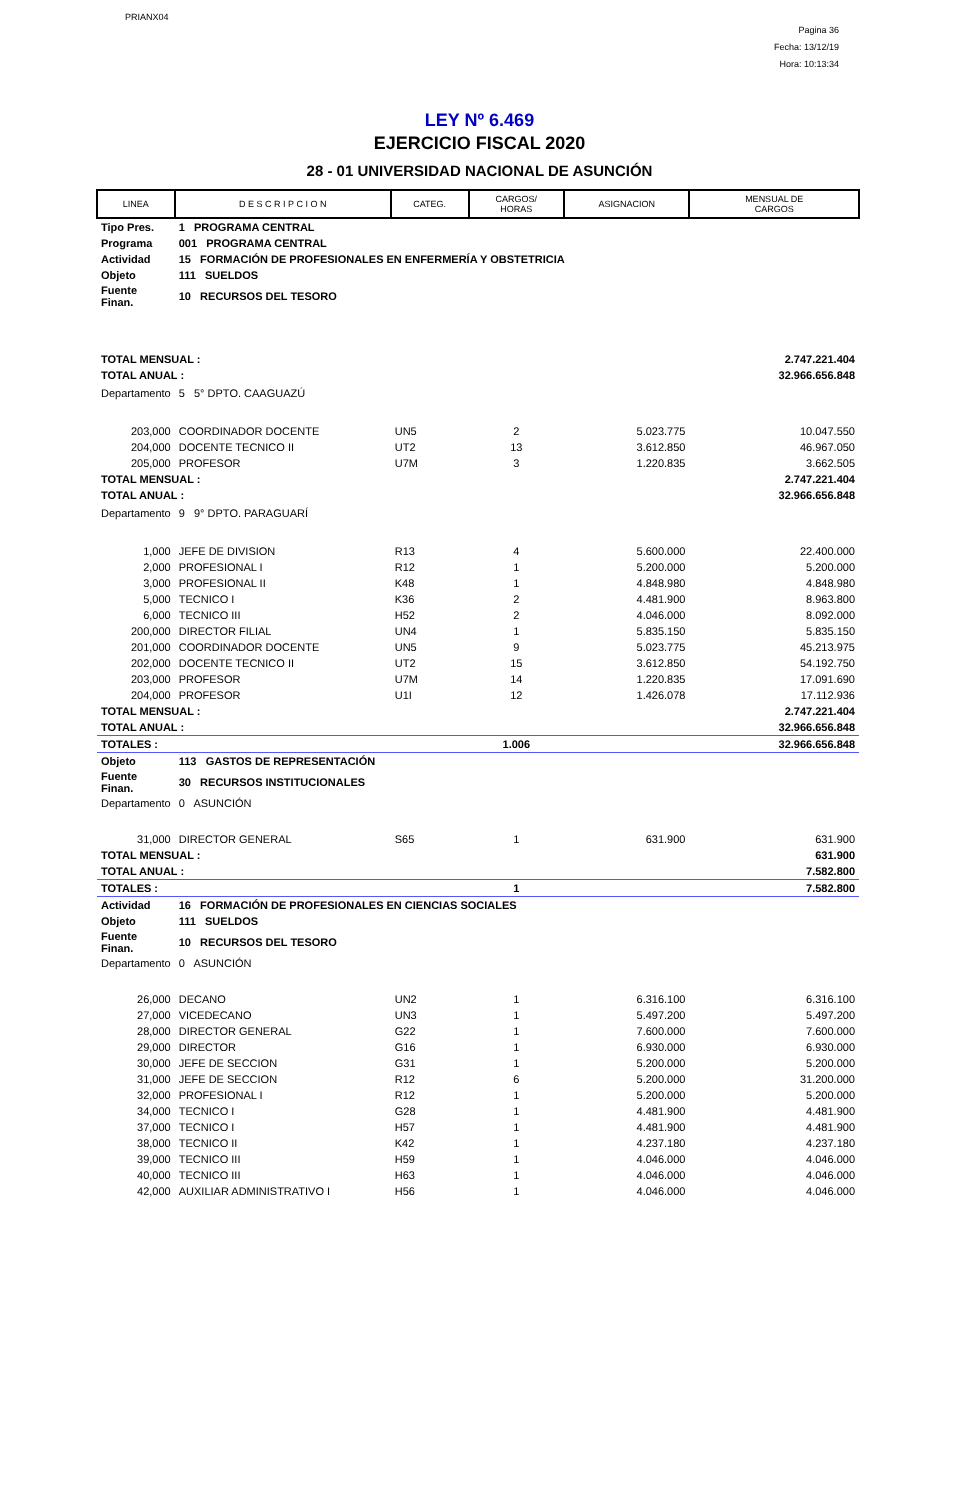PRIANX04
Pagina 36
Fecha: 13/12/19
Hora: 10:13:34
LEY Nº 6.469
EJERCICIO FISCAL 2020
28 - 01 UNIVERSIDAD NACIONAL DE ASUNCIÓN
| LINEA | D E S C R I P C I O N | CATEG. | CARGOS/ HORAS | ASIGNACION | MENSUAL DE CARGOS |
| --- | --- | --- | --- | --- | --- |
| Tipo Pres. | 1 PROGRAMA CENTRAL | | | | |
| Programa | 001 PROGRAMA CENTRAL | | | | |
| Actividad | 15 FORMACIÓN DE PROFESIONALES EN ENFERMERÍA Y OBSTETRICIA | | | | |
| Objeto | 111 SUELDOS | | | | |
| Fuente Finan. | 10 RECURSOS DEL TESORO | | | | |
| TOTAL MENSUAL : | | | | | 2.747.221.404 |
| TOTAL ANUAL : | | | | | 32.966.656.848 |
| Departamento | 5 5° DPTO. CAAGUAZÚ | | | | |
| 203,000 | COORDINADOR DOCENTE | UN5 | 2 | 5.023.775 | 10.047.550 |
| 204,000 | DOCENTE TECNICO II | UT2 | 13 | 3.612.850 | 46.967.050 |
| 205,000 | PROFESOR | U7M | 3 | 1.220.835 | 3.662.505 |
| TOTAL MENSUAL : | | | | | 2.747.221.404 |
| TOTAL ANUAL : | | | | | 32.966.656.848 |
| Departamento | 9 9° DPTO. PARAGUARÍ | | | | |
| 1,000 | JEFE DE DIVISION | R13 | 4 | 5.600.000 | 22.400.000 |
| 2,000 | PROFESIONAL I | R12 | 1 | 5.200.000 | 5.200.000 |
| 3,000 | PROFESIONAL II | K48 | 1 | 4.848.980 | 4.848.980 |
| 5,000 | TECNICO I | K36 | 2 | 4.481.900 | 8.963.800 |
| 6,000 | TECNICO III | H52 | 2 | 4.046.000 | 8.092.000 |
| 200,000 | DIRECTOR FILIAL | UN4 | 1 | 5.835.150 | 5.835.150 |
| 201,000 | COORDINADOR DOCENTE | UN5 | 9 | 5.023.775 | 45.213.975 |
| 202,000 | DOCENTE TECNICO II | UT2 | 15 | 3.612.850 | 54.192.750 |
| 203,000 | PROFESOR | U7M | 14 | 1.220.835 | 17.091.690 |
| 204,000 | PROFESOR | U1I | 12 | 1.426.078 | 17.112.936 |
| TOTAL MENSUAL : | | | | | 2.747.221.404 |
| TOTAL ANUAL : | | | | | 32.966.656.848 |
| TOTALES : | | | 1.006 | | 32.966.656.848 |
| Objeto | 113 GASTOS DE REPRESENTACIÓN | | | | |
| Fuente Finan. | 30 RECURSOS INSTITUCIONALES | | | | |
| Departamento | 0 ASUNCIÓN | | | | |
| 31,000 | DIRECTOR GENERAL | S65 | 1 | 631.900 | 631.900 |
| TOTAL MENSUAL : | | | | | 631.900 |
| TOTAL ANUAL : | | | | | 7.582.800 |
| TOTALES : | | | 1 | | 7.582.800 |
| Actividad | 16 FORMACIÓN DE PROFESIONALES EN CIENCIAS SOCIALES | | | | |
| Objeto | 111 SUELDOS | | | | |
| Fuente Finan. | 10 RECURSOS DEL TESORO | | | | |
| Departamento | 0 ASUNCIÓN | | | | |
| 26,000 | DECANO | UN2 | 1 | 6.316.100 | 6.316.100 |
| 27,000 | VICEDECANO | UN3 | 1 | 5.497.200 | 5.497.200 |
| 28,000 | DIRECTOR GENERAL | G22 | 1 | 7.600.000 | 7.600.000 |
| 29,000 | DIRECTOR | G16 | 1 | 6.930.000 | 6.930.000 |
| 30,000 | JEFE DE SECCION | G31 | 1 | 5.200.000 | 5.200.000 |
| 31,000 | JEFE DE SECCION | R12 | 6 | 5.200.000 | 31.200.000 |
| 32,000 | PROFESIONAL I | R12 | 1 | 5.200.000 | 5.200.000 |
| 34,000 | TECNICO I | G28 | 1 | 4.481.900 | 4.481.900 |
| 37,000 | TECNICO I | H57 | 1 | 4.481.900 | 4.481.900 |
| 38,000 | TECNICO II | K42 | 1 | 4.237.180 | 4.237.180 |
| 39,000 | TECNICO III | H59 | 1 | 4.046.000 | 4.046.000 |
| 40,000 | TECNICO III | H63 | 1 | 4.046.000 | 4.046.000 |
| 42,000 | AUXILIAR ADMINISTRATIVO I | H56 | 1 | 4.046.000 | 4.046.000 |